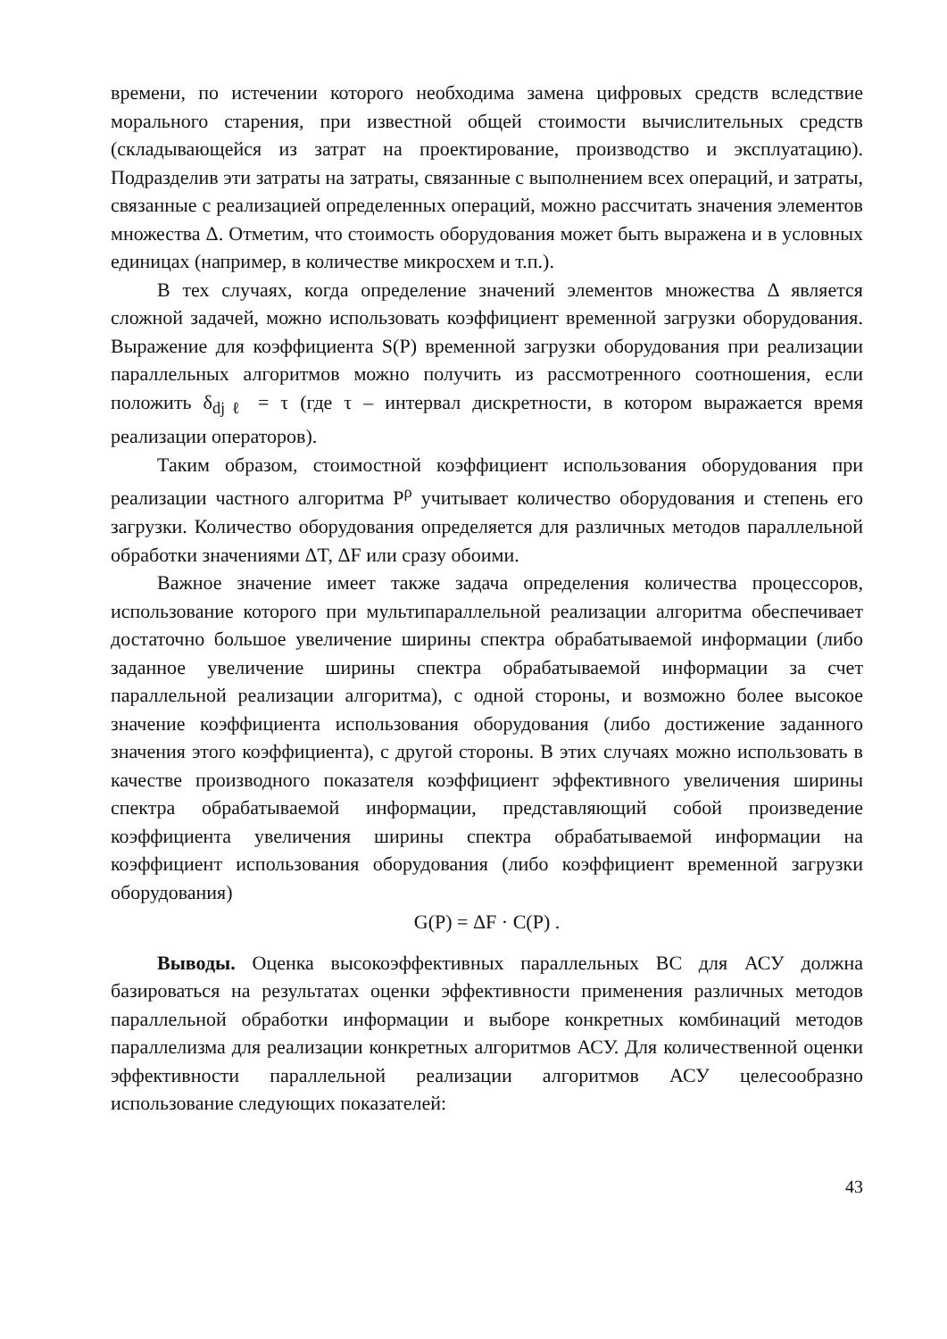времени, по истечении которого необходима замена цифровых средств вследствие морального старения, при известной общей стоимости вычислительных средств (складывающейся из затрат на проектирование, производство и эксплуатацию). Подразделив эти затраты на затраты, связанные с выполнением всех операций, и затраты, связанные с реализацией определенных операций, можно рассчитать значения элементов множества Δ. Отметим, что стоимость оборудования может быть выражена и в условных единицах (например, в количестве микросхем и т.п.).
В тех случаях, когда определение значений элементов множества Δ является сложной задачей, можно использовать коэффициент временной загрузки оборудования. Выражение для коэффициента S(P) временной загрузки оборудования при реализации параллельных алгоритмов можно получить из рассмотренного соотношения, если положить δ<sub>djℓ</sub> = τ (где τ – интервал дискретности, в котором выражается время реализации операторов).
Таким образом, стоимостной коэффициент использования оборудования при реализации частного алгоритма P<sup>ρ</sup> учитывает количество оборудования и степень его загрузки. Количество оборудования определяется для различных методов параллельной обработки значениями ΔT, ΔF или сразу обоими.
Важное значение имеет также задача определения количества процессоров, использование которого при мультипараллельной реализации алгоритма обеспечивает достаточно большое увеличение ширины спектра обрабатываемой информации (либо заданное увеличение ширины спектра обрабатываемой информации за счет параллельной реализации алгоритма), с одной стороны, и возможно более высокое значение коэффициента использования оборудования (либо достижение заданного значения этого коэффициента), с другой стороны. В этих случаях можно использовать в качестве производного показателя коэффициент эффективного увеличения ширины спектра обрабатываемой информации, представляющий собой произведение коэффициента увеличения ширины спектра обрабатываемой информации на коэффициент использования оборудования (либо коэффициент временной загрузки оборудования)
G(P) = ΔF · C(P) .
Выводы. Оценка высокоэффективных параллельных ВС для АСУ должна базироваться на результатах оценки эффективности применения различных методов параллельной обработки информации и выборе конкретных комбинаций методов параллелизма для реализации конкретных алгоритмов АСУ. Для количественной оценки эффективности параллельной реализации алгоритмов АСУ целесообразно использование следующих показателей:
43